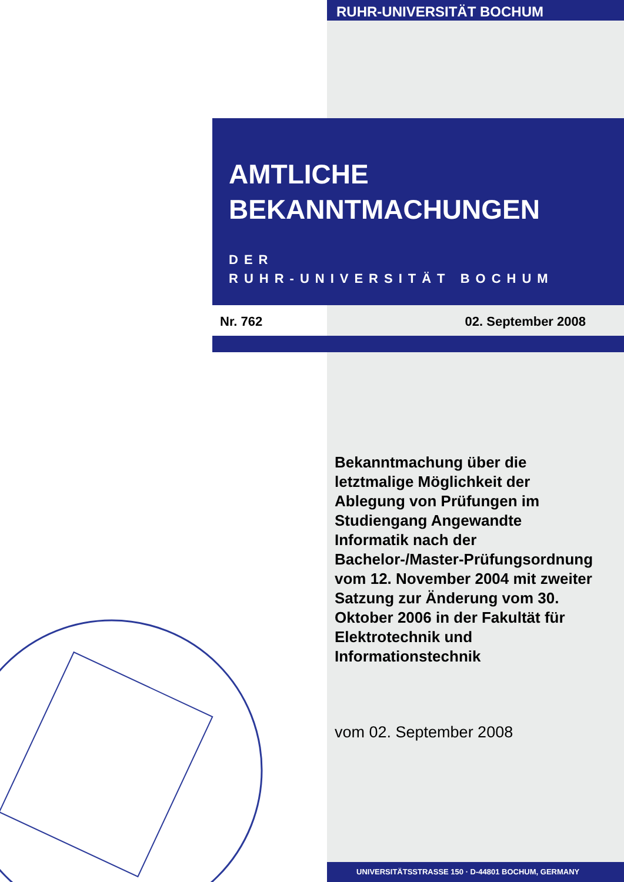RUHR-UNIVERSITÄT BOCHUM
AMTLICHE
BEKANNTMACHUNGEN
DER
RUHR-UNIVERSITÄT BOCHUM
Nr. 762 02. September 2008
Bekanntmachung über die letztmalige Möglichkeit der Ablegung von Prüfungen im Studiengang Angewandte Informatik nach der Bachelor-/Master-Prüfungsordnung vom 12. November 2004 mit zweiter Satzung zur Änderung vom 30. Oktober 2006 in der Fakultät für Elektrotechnik und Informationstechnik
vom 02. September 2008
UNIVERSITÄTSSTRASSE 150 · D-44801 BOCHUM, GERMANY